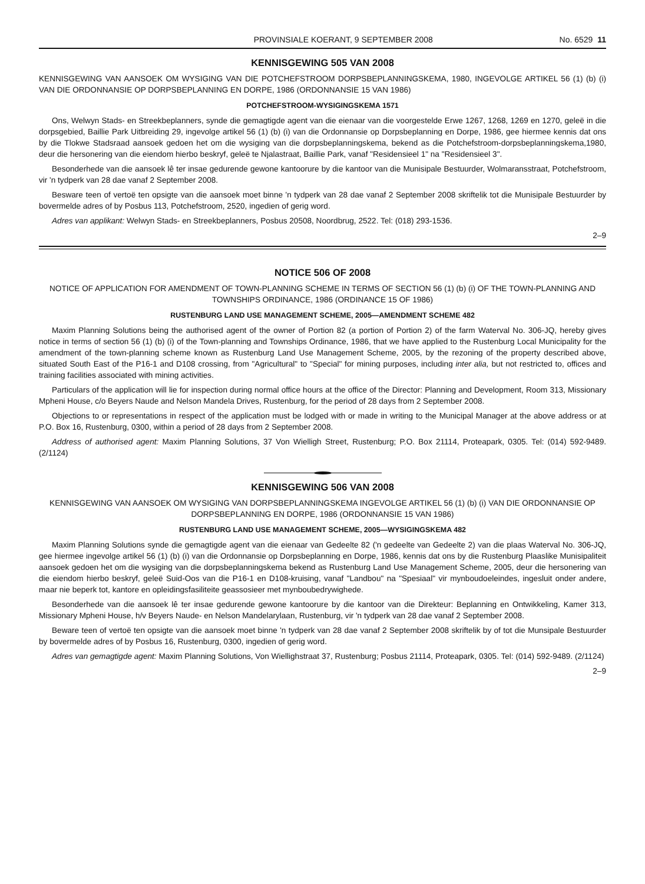PROVINSIALE KOERANT, 9 SEPTEMBER 2008 No. 6529 11
KENNISGEWING 505 VAN 2008
KENNISGEWING VAN AANSOEK OM WYSIGING VAN DIE POTCHEFSTROOM DORPSBEPLANNINGSKEMA, 1980, INGEVOLGE ARTIKEL 56 (1) (b) (i) VAN DIE ORDONNANSIE OP DORPSBEPLANNING EN DORPE, 1986 (ORDONNANSIE 15 VAN 1986)
POTCHEFSTROOM-WYSIGINGSKEMA 1571
Ons, Welwyn Stads- en Streekbeplanners, synde die gemagtigde agent van die eienaar van die voorgestelde Erwe 1267, 1268, 1269 en 1270, geleë in die dorpsgebied, Baillie Park Uitbreiding 29, ingevolge artikel 56 (1) (b) (i) van die Ordonnansie op Dorpsbeplanning en Dorpe, 1986, gee hiermee kennis dat ons by die Tlokwe Stadsraad aansoek gedoen het om die wysiging van die dorpsbeplanningskema, bekend as die Potchefstroom-dorpsbeplanningskema,1980, deur die hersonering van die eiendom hierbo beskryf, geleë te Njalastraat, Baillie Park, vanaf "Residensieel 1" na "Residensieel 3".
Besonderhede van die aansoek lê ter insae gedurende gewone kantoorure by die kantoor van die Munisipale Bestuurder, Wolmaransstraat, Potchefstroom, vir 'n tydperk van 28 dae vanaf 2 September 2008.
Besware teen of vertoë ten opsigte van die aansoek moet binne 'n tydperk van 28 dae vanaf 2 September 2008 skriftelik tot die Munisipale Bestuurder by bovermelde adres of by Posbus 113, Potchefstroom, 2520, ingedien of gerig word.
Adres van applikant: Welwyn Stads- en Streekbeplanners, Posbus 20508, Noordbrug, 2522. Tel: (018) 293-1536.
2–9
NOTICE 506 OF 2008
NOTICE OF APPLICATION FOR AMENDMENT OF TOWN-PLANNING SCHEME IN TERMS OF SECTION 56 (1) (b) (i) OF THE TOWN-PLANNING AND TOWNSHIPS ORDINANCE, 1986 (ORDINANCE 15 OF 1986)
RUSTENBURG LAND USE MANAGEMENT SCHEME, 2005—AMENDMENT SCHEME 482
Maxim Planning Solutions being the authorised agent of the owner of Portion 82 (a portion of Portion 2) of the farm Waterval No. 306-JQ, hereby gives notice in terms of section 56 (1) (b) (i) of the Town-planning and Townships Ordinance, 1986, that we have applied to the Rustenburg Local Municipality for the amendment of the town-planning scheme known as Rustenburg Land Use Management Scheme, 2005, by the rezoning of the property described above, situated South East of the P16-1 and D108 crossing, from "Agricultural" to "Special" for mining purposes, including inter alia, but not restricted to, offices and training facilities associated with mining activities.
Particulars of the application will lie for inspection during normal office hours at the office of the Director: Planning and Development, Room 313, Missionary Mpheni House, c/o Beyers Naude and Nelson Mandela Drives, Rustenburg, for the period of 28 days from 2 September 2008.
Objections to or representations in respect of the application must be lodged with or made in writing to the Municipal Manager at the above address or at P.O. Box 16, Rustenburg, 0300, within a period of 28 days from 2 September 2008.
Address of authorised agent: Maxim Planning Solutions, 37 Von Wielligh Street, Rustenburg; P.O. Box 21114, Proteapark, 0305. Tel: (014) 592-9489. (2/1124)
KENNISGEWING 506 VAN 2008
KENNISGEWING VAN AANSOEK OM WYSIGING VAN DORPSBEPLANNINGSKEMA INGEVOLGE ARTIKEL 56 (1) (b) (i) VAN DIE ORDONNANSIE OP DORPSBEPLANNING EN DORPE, 1986 (ORDONNANSIE 15 VAN 1986)
RUSTENBURG LAND USE MANAGEMENT SCHEME, 2005—WYSIGINGSKEMA 482
Maxim Planning Solutions synde die gemagtigde agent van die eienaar van Gedeelte 82 ('n gedeelte van Gedeelte 2) van die plaas Waterval No. 306-JQ, gee hiermee ingevolge artikel 56 (1) (b) (i) van die Ordonnansie op Dorpsbeplanning en Dorpe, 1986, kennis dat ons by die Rustenburg Plaaslike Munisipaliteit aansoek gedoen het om die wysiging van die dorpsbeplanningskema bekend as Rustenburg Land Use Management Scheme, 2005, deur die hersonering van die eiendom hierbo beskryf, geleë Suid-Oos van die P16-1 en D108-kruising, vanaf "Landbou" na "Spesiaal" vir mynboudoeleindes, ingesluit onder andere, maar nie beperk tot, kantore en opleidingsfasiliteite geassosieer met mynboubedrywighede.
Besonderhede van die aansoek lê ter insae gedurende gewone kantoorure by die kantoor van die Direkteur: Beplanning en Ontwikkeling, Kamer 313, Missionary Mpheni House, h/v Beyers Naude- en Nelson Mandelarylaan, Rustenburg, vir 'n tydperk van 28 dae vanaf 2 September 2008.
Beware teen of vertoë ten opsigte van die aansoek moet binne 'n tydperk van 28 dae vanaf 2 September 2008 skriftelik by of tot die Munsipale Bestuurder by bovermelde adres of by Posbus 16, Rustenburg, 0300, ingedien of gerig word.
Adres van gemagtigde agent: Maxim Planning Solutions, Von Wiellighstraat 37, Rustenburg; Posbus 21114, Proteapark, 0305. Tel: (014) 592-9489. (2/1124)
2–9